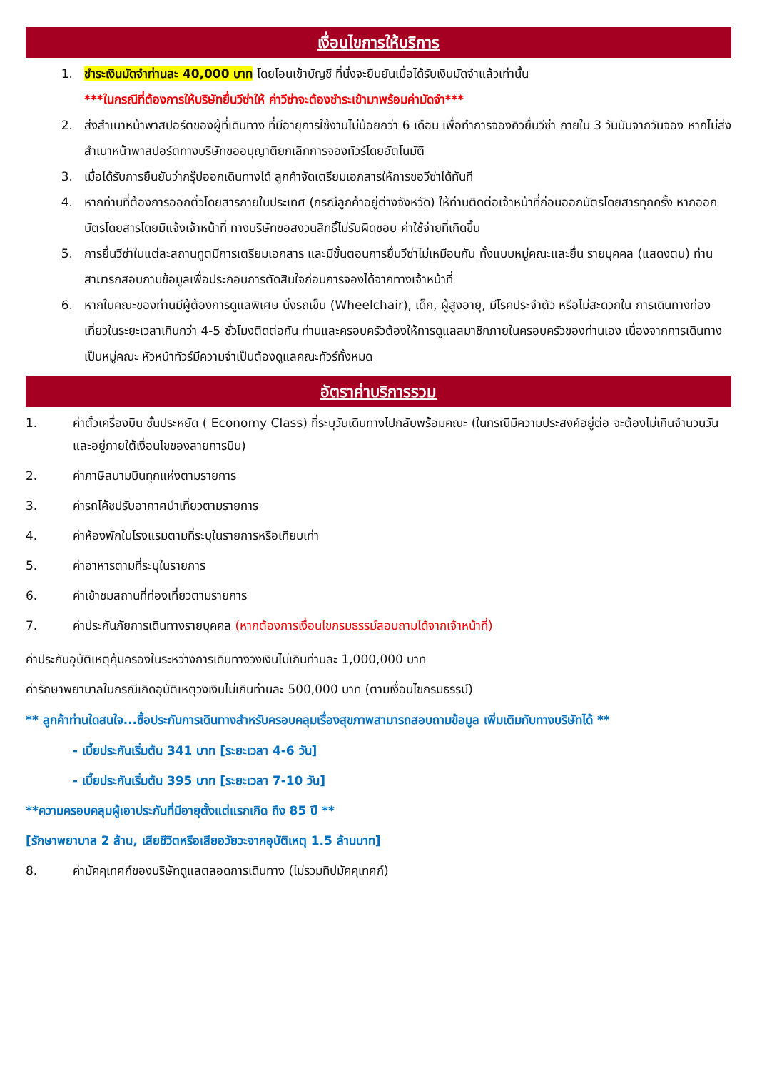เงื่อนไขการให้บริการ
1. ชำระเงินมัดจำท่านละ 40,000 บาท โดยโอนเข้าบัญชี ที่นั่งจะยืนยันเมื่อได้รับเงินมัดจำแล้วเท่านั้น
***ในกรณีที่ต้องการให้บริษัทยื่นวีซ่าให้ ค่าวีซ่าจะต้องชำระเข้ามาพร้อมค่ามัดจำ***
2. ส่งสำเนาหน้าพาสปอร์ตของผู้ที่เดินทาง ที่มีอายุการใช้งานไม่น้อยกว่า 6 เดือน เพื่อทำการจองคิวยื่นวีซ่า ภายใน 3 วันนับจากวันจอง หากไม่ส่งสำเนาหน้าพาสปอร์ตทางบริษัทขออนุญาติยกเลิกการจองทัวร์โดยอัตโนมัติ
3. เมื่อได้รับการยืนยันว่ากรุ๊ปออกเดินทางได้ ลูกค้าจัดเตรียมเอกสารให้การขอวีซ่าได้ทันที
4. หากท่านที่ต้องการออกตั๋วโดยสารภายในประเทศ (กรณีลูกค้าอยู่ต่างจังหวัด) ให้ท่านติดต่อเจ้าหน้าที่ก่อนออกบัตรโดยสารทุกครั้ง หากออกบัตรโดยสารโดยมิแจ้งเจ้าหน้าที่ ทางบริษัทขอสงวนสิทธิ์ไม่รับผิดชอบ ค่าใช้จ่ายที่เกิดขึ้น
5. การยื่นวีซ่าในแต่ละสถานทูตมีการเตรียมเอกสาร และมีขั้นตอนการยื่นวีซ่าไม่เหมือนกัน ทั้งแบบหมู่คณะและยื่น รายบุคคล (แสดงตน) ท่านสามารถสอบถามข้อมูลเพื่อประกอบการตัดสินใจก่อนการจองได้จากทางเจ้าหน้าที่
6. หากในคณะของท่านมีผู้ต้องการดูแลพิเศษ นั่งรถเข็น (Wheelchair), เด็ก, ผู้สูงอายุ, มีโรคประจำตัว หรือไม่สะดวกใน การเดินทางท่องเที่ยวในระยะเวลาเกินกว่า 4-5 ชั่วโมงติดต่อกัน ท่านและครอบครัวต้องให้การดูแลสมาชิกภายในครอบครัวของท่านเอง เนื่องจากการเดินทางเป็นหมู่คณะ หัวหน้าทัวร์มีความจำเป็นต้องดูแลคณะทัวร์ทั้งหมด
อัตราค่าบริการรวม
1. ค่าตั๋วเครื่องบิน ชั้นประหยัด ( Economy Class) ที่ระบุวันเดินทางไปกลับพร้อมคณะ (ในกรณีมีความประสงค์อยู่ต่อ จะต้องไม่เกินจำนวนวัน และอยู่ภายใต้เงื่อนไขของสายการบิน)
2. ค่าภาษีสนามบินทุกแห่งตามรายการ
3. ค่ารถโค้ชปรับอากาศนำเที่ยวตามรายการ
4. ค่าห้องพักในโรงแรมตามที่ระบุในรายการหรือเทียบเท่า
5. ค่าอาหารตามที่ระบุในรายการ
6. ค่าเข้าชมสถานที่ท่องเที่ยวตามรายการ
7. ค่าประกันภัยการเดินทางรายบุคคล (หากต้องการเงื่อนไขกรมธรรม์สอบถามได้จากเจ้าหน้าที่)
ค่าประกันอุบัติเหตุคุ้มครองในระหว่างการเดินทางวงเงินไม่เกินท่านละ 1,000,000 บาท
ค่ารักษาพยาบาลในกรณีเกิดอุบัติเหตุวงเงินไม่เกินท่านละ 500,000 บาท (ตามเงื่อนไขกรมธรรม์)
** ลูกค้าท่านใดสนใจ...ซื้อประกันการเดินทางสำหรับครอบคลุมเรื่องสุขภาพสามารถสอบถามข้อมูล เพิ่มเติมกับทางบริษัทได้ **
- เบี้ยประกันเริ่มต้น 341 บาท [ระยะเวลา 4-6 วัน]
- เบี้ยประกันเริ่มต้น 395 บาท [ระยะเวลา 7-10 วัน]
**ความครอบคลุมผู้เอาประกันที่มีอายุตั้งแต่แรกเกิด ถึง 85 ปี **
[รักษาพยาบาล 2 ล้าน, เสียชีวิตหรือเสียอวัยวะจากอุบัติเหตุ 1.5 ล้านบาท]
8. ค่ามัคคุเทศก์ของบริษัทดูแลตลอดการเดินทาง (ไม่รวมทิปมัคคุเทศก์)